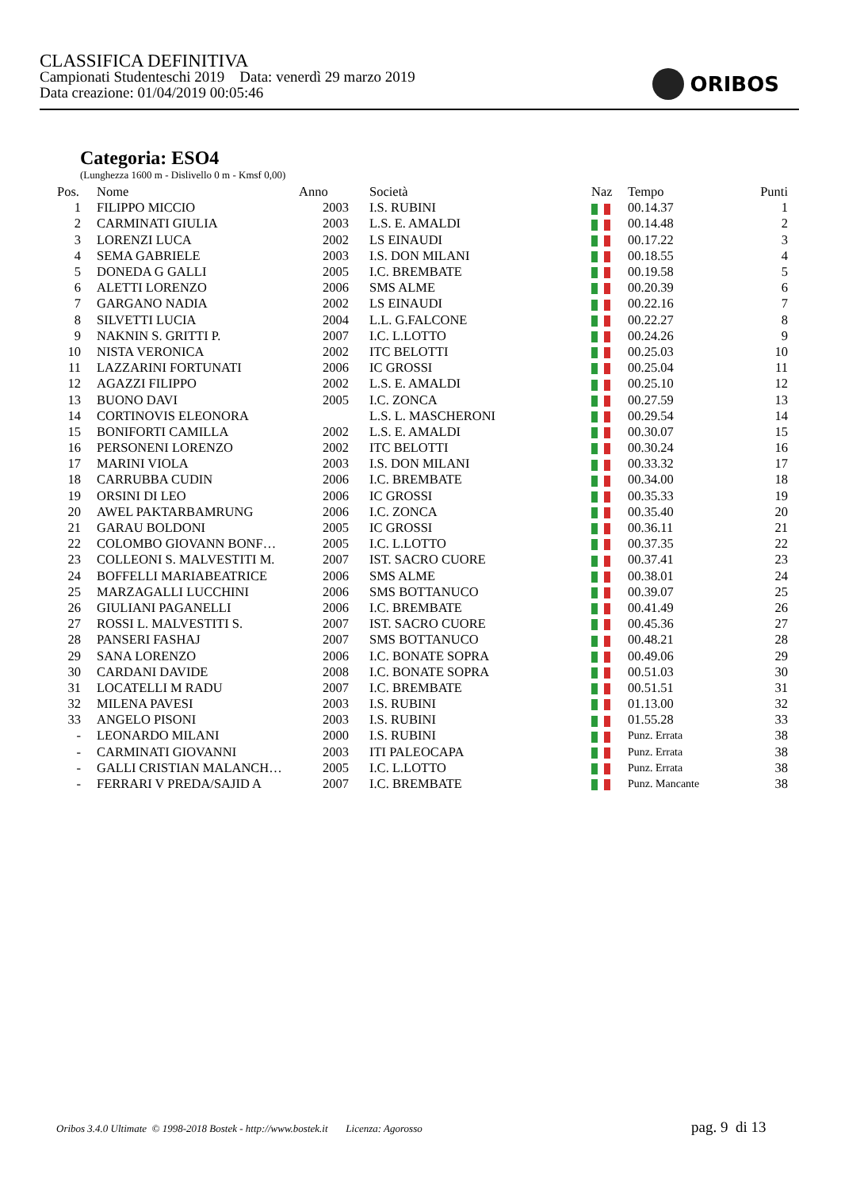CLASSIFICA DEFINITIVA
Campionati Studenteschi 2019 Data: venerdì 29 marzo 2019
Data creazione: 01/04/2019 00:05:46
ORIBOS
Categoria: ESO4
(Lunghezza 1600 m - Dislivello 0 m - Kmsf 0,00)
| Pos. | Nome | Anno | Società | Naz | Tempo | Punti |
| --- | --- | --- | --- | --- | --- | --- |
| 1 | FILIPPO MICCIO | 2003 | I.S. RUBINI | | 00.14.37 | 1 |
| 2 | CARMINATI GIULIA | 2003 | L.S. E. AMALDI | | 00.14.48 | 2 |
| 3 | LORENZI LUCA | 2002 | LS EINAUDI | | 00.17.22 | 3 |
| 4 | SEMA GABRIELE | 2003 | I.S. DON MILANI | | 00.18.55 | 4 |
| 5 | DONEDA G GALLI | 2005 | I.C. BREMBATE | | 00.19.58 | 5 |
| 6 | ALETTI LORENZO | 2006 | SMS ALME | | 00.20.39 | 6 |
| 7 | GARGANO NADIA | 2002 | LS EINAUDI | | 00.22.16 | 7 |
| 8 | SILVETTI LUCIA | 2004 | L.L. G.FALCONE | | 00.22.27 | 8 |
| 9 | NAKNIN S. GRITTI P. | 2007 | I.C. L.LOTTO | | 00.24.26 | 9 |
| 10 | NISTA VERONICA | 2002 | ITC BELOTTI | | 00.25.03 | 10 |
| 11 | LAZZARINI FORTUNATI | 2006 | IC GROSSI | | 00.25.04 | 11 |
| 12 | AGAZZI FILIPPO | 2002 | L.S. E. AMALDI | | 00.25.10 | 12 |
| 13 | BUONO DAVI | 2005 | I.C. ZONCA | | 00.27.59 | 13 |
| 14 | CORTINOVIS ELEONORA | | L.S. L. MASCHERONI | | 00.29.54 | 14 |
| 15 | BONIFORTI CAMILLA | 2002 | L.S. E. AMALDI | | 00.30.07 | 15 |
| 16 | PERSONENI LORENZO | 2002 | ITC BELOTTI | | 00.30.24 | 16 |
| 17 | MARINI VIOLA | 2003 | I.S. DON MILANI | | 00.33.32 | 17 |
| 18 | CARRUBBA CUDIN | 2006 | I.C. BREMBATE | | 00.34.00 | 18 |
| 19 | ORSINI DI LEO | 2006 | IC GROSSI | | 00.35.33 | 19 |
| 20 | AWEL PAKTARBAMRUNG | 2006 | I.C. ZONCA | | 00.35.40 | 20 |
| 21 | GARAU BOLDONI | 2005 | IC GROSSI | | 00.36.11 | 21 |
| 22 | COLOMBO GIOVANN BONF… | 2005 | I.C. L.LOTTO | | 00.37.35 | 22 |
| 23 | COLLEONI S. MALVESTITI M. | 2007 | IST. SACRO CUORE | | 00.37.41 | 23 |
| 24 | BOFFELLI MARIABEATRICE | 2006 | SMS ALME | | 00.38.01 | 24 |
| 25 | MARZAGALLI LUCCHINI | 2006 | SMS BOTTANUCO | | 00.39.07 | 25 |
| 26 | GIULIANI PAGANELLI | 2006 | I.C. BREMBATE | | 00.41.49 | 26 |
| 27 | ROSSI L. MALVESTITI S. | 2007 | IST. SACRO CUORE | | 00.45.36 | 27 |
| 28 | PANSERI FASHAJ | 2007 | SMS BOTTANUCO | | 00.48.21 | 28 |
| 29 | SANA LORENZO | 2006 | I.C. BONATE SOPRA | | 00.49.06 | 29 |
| 30 | CARDANI DAVIDE | 2008 | I.C. BONATE SOPRA | | 00.51.03 | 30 |
| 31 | LOCATELLI M RADU | 2007 | I.C. BREMBATE | | 00.51.51 | 31 |
| 32 | MILENA PAVESI | 2003 | I.S. RUBINI | | 01.13.00 | 32 |
| 33 | ANGELO PISONI | 2003 | I.S. RUBINI | | 01.55.28 | 33 |
| - | LEONARDO MILANI | 2000 | I.S. RUBINI | | Punz. Errata | 38 |
| - | CARMINATI GIOVANNI | 2003 | ITI PALEOCAPA | | Punz. Errata | 38 |
| - | GALLI CRISTIAN MALANCH… | 2005 | I.C. L.LOTTO | | Punz. Errata | 38 |
| - | FERRARI V PREDA/SAJID A | 2007 | I.C. BREMBATE | | Punz. Mancante | 38 |
Oribos 3.4.0 Ultimate © 1998-2018 Bostek - http://www.bostek.it Licenza: Agorosso
pag. 9 di 13